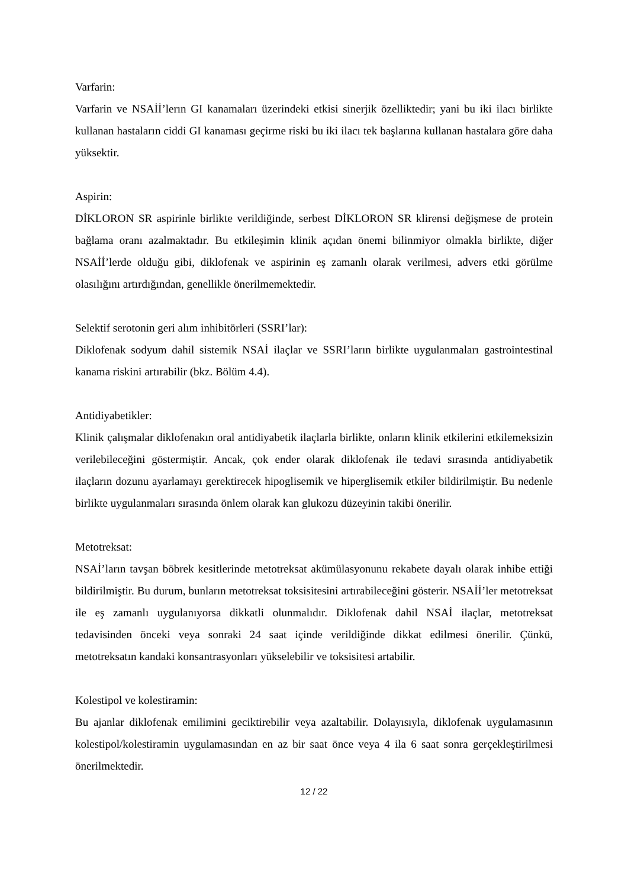Varfarin:
Varfarin ve NSAİİ’lerın GI kanamaları üzerindeki etkisi sinerjik özelliktedir; yani bu iki ilacı birlikte kullanan hastaların ciddi GI kanaması geçirme riski bu iki ilacı tek başlarına kullanan hastalara göre daha yüksektir.
Aspirin:
DİKLORON SR aspirinle birlikte verildiğinde, serbest DİKLORON SR klirensi değişmese de protein bağlama oranı azalmaktadır. Bu etkileşimin klinik açıdan önemi bilinmiyor olmakla birlikte, diğer NSAİİ’lerde olduğu gibi, diklofenak ve aspirinin eş zamanlı olarak verilmesi, advers etki görülme olasılığını artırdığından, genellikle önerilmemektedir.
Selektif serotonin geri alım inhibitörleri (SSRI’lar):
Diklofenak sodyum dahil sistemik NSAİ ilaçlar ve SSRI’ların birlikte uygulanmaları gastrointestinal kanama riskini artırabilir (bkz. Bölüm 4.4).
Antidiyabetikler:
Klinik çalışmalar diklofenakın oral antidiyabetik ilaçlarla birlikte, onların klinik etkilerini etkilemeksizin verilebileceğini göstermiştir. Ancak, çok ender olarak diklofenak ile tedavi sırasında antidiyabetik ilaçların dozunu ayarlamayı gerektirecek hipoglisemik ve hiperglisemik etkiler bildirilmiştir. Bu nedenle birlikte uygulanmaları sırasında önlem olarak kan glukozu düzeyinin takibi önerilir.
Metotreksat:
NSAİ’ların tavşan böbrek kesitlerinde metotreksat akümülasyonunu rekabete dayalı olarak inhibe ettiği bildirilmiştir. Bu durum, bunların metotreksat toksisitesini artırabileceğini gösterir. NSAİİ’ler metotreksat ile eş zamanlı uygulanıyorsa dikkatli olunmalıdır. Diklofenak dahil NSAİ ilaçlar, metotreksat tedavisinden önceki veya sonraki 24 saat içinde verildiğinde dikkat edilmesi önerilir. Çünkü, metotreksatın kandaki konsantrasyonları yükselebilir ve toksisitesi artabilir.
Kolestipol ve kolestiramin:
Bu ajanlar diklofenak emilimini geciktirebilir veya azaltabilir. Dolayısıyla, diklofenak uygulamasının kolestipol/kolestiramin uygulamasından en az bir saat önce veya 4 ila 6 saat sonra gerçekleştirilmesi önerilmektedir.
12 / 22